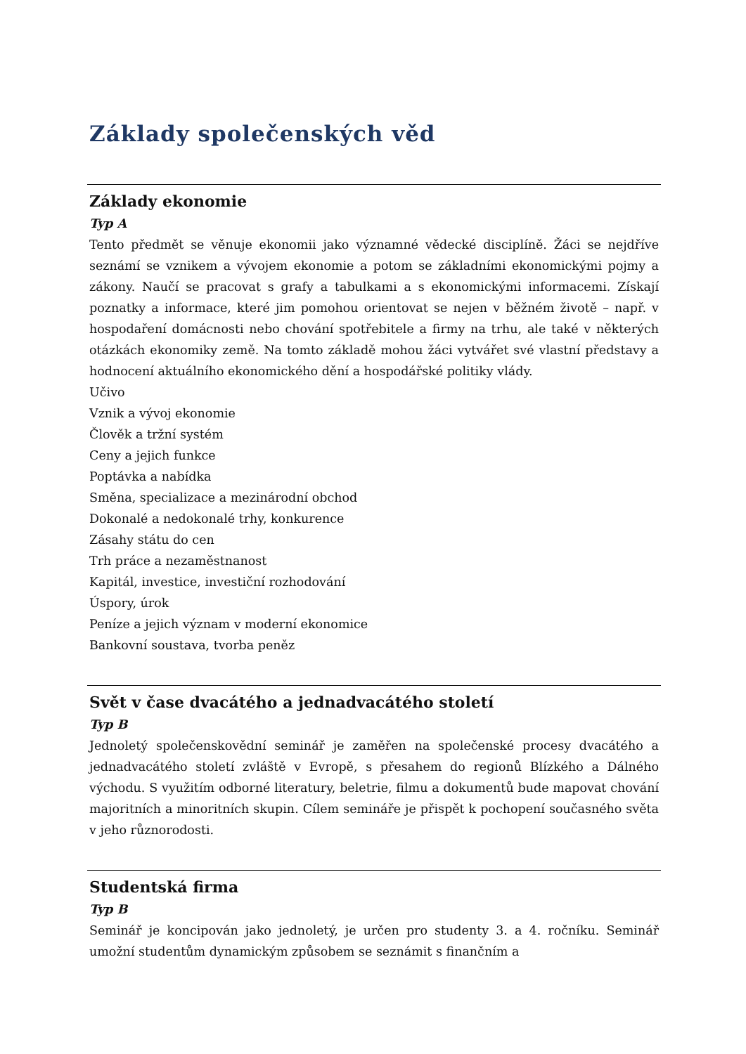Základy společenských věd
Základy ekonomie
Typ A
Tento předmět se věnuje ekonomii jako významné vědecké disciplíně. Žáci se nejdříve seznámí se vznikem a vývojem ekonomie a potom se základními ekonomickými pojmy a zákony. Naučí se pracovat s grafy a tabulkami a s ekonomickými informacemi. Získají poznatky a informace, které jim pomohou orientovat se nejen v běžném životě – např. v hospodaření domácnosti nebo chování spotřebitele a firmy na trhu, ale také v některých otázkách ekonomiky země. Na tomto základě mohou žáci vytvářet své vlastní představy a hodnocení aktuálního ekonomického dění a hospodářské politiky vlády.
Učivo
Vznik a vývoj ekonomie
Člověk a tržní systém
Ceny a jejich funkce
Poptávka a nabídka
Směna, specializace a mezinárodní obchod
Dokonalé a nedokonalé trhy, konkurence
Zásahy státu do cen
Trh práce a nezaměstnanost
Kapitál, investice, investiční rozhodování
Úspory, úrok
Peníze a jejich význam v moderní ekonomice
Bankovní soustava, tvorba peněz
Svět v čase dvacátého a jednadvacátého století
Typ B
Jednoletý společenskovědní seminář je zaměřen na společenské procesy dvacátého a jednadvacátého století zvláště v Evropě, s přesahem do regionů Blízkého a Dálného východu. S využitím odborné literatury, beletrie, filmu a dokumentů bude mapovat chování majoritních a minoritních skupin. Cílem semináře je přispět k pochopení současného světa v jeho různorodosti.
Studentská firma
Typ B
Seminář je koncipován jako jednoletý, je určen pro studenty 3. a 4. ročníku. Seminář umožní studentům dynamickým způsobem se seznámit s finančním a